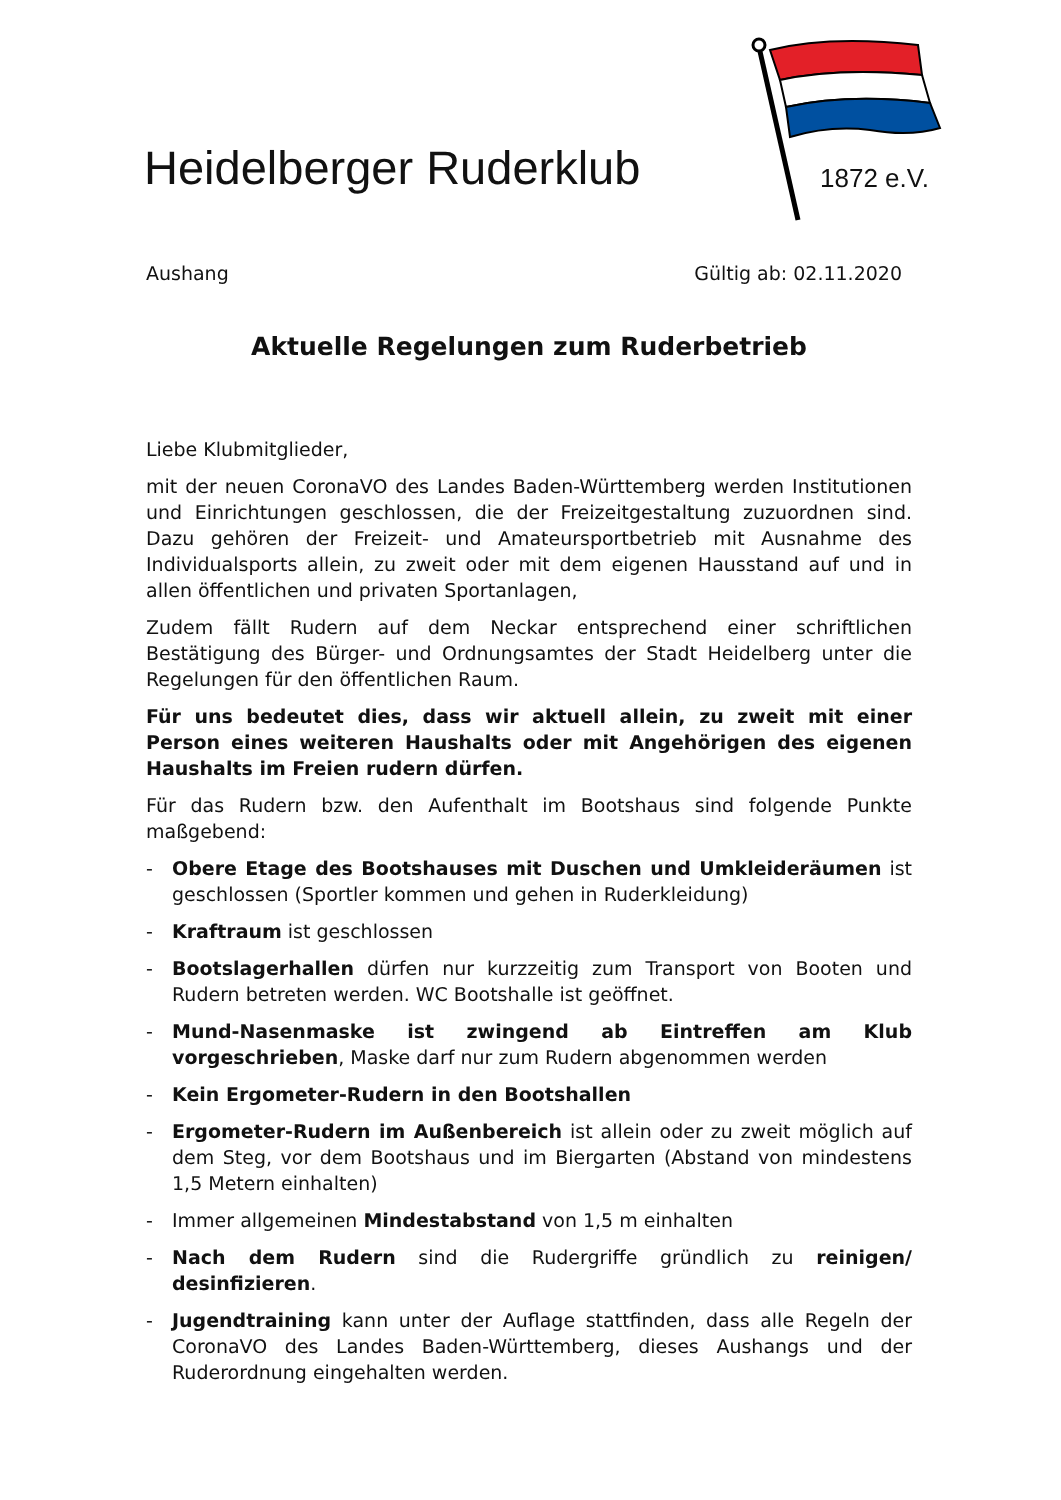Heidelberger Ruderklub 1872 e.V.
Aushang Gültig ab: 02.11.2020
Aktuelle Regelungen zum Ruderbetrieb
Liebe Klubmitglieder,
mit der neuen CoronaVO des Landes Baden-Württemberg werden Institutionen und Einrichtungen geschlossen, die der Freizeitgestaltung zuzuordnen sind. Dazu gehören der Freizeit- und Amateursportbetrieb mit Ausnahme des Individualsports allein, zu zweit oder mit dem eigenen Hausstand auf und in allen öffentlichen und privaten Sportanlagen,
Zudem fällt Rudern auf dem Neckar entsprechend einer schriftlichen Bestätigung des Bürger- und Ordnungsamtes der Stadt Heidelberg unter die Regelungen für den öffentlichen Raum.
Für uns bedeutet dies, dass wir aktuell allein, zu zweit mit einer Person eines weiteren Haushalts oder mit Angehörigen des eigenen Haushalts im Freien rudern dürfen.
Für das Rudern bzw. den Aufenthalt im Bootshaus sind folgende Punkte maßgebend:
- Obere Etage des Bootshauses mit Duschen und Umkleideräumen ist geschlossen (Sportler kommen und gehen in Ruderkleidung)
- Kraftraum ist geschlossen
- Bootslagerhallen dürfen nur kurzzeitig zum Transport von Booten und Rudern betreten werden. WC Bootshalle ist geöffnet.
- Mund-Nasenmaske ist zwingend ab Eintreffen am Klub vorgeschrieben, Maske darf nur zum Rudern abgenommen werden
- Kein Ergometer-Rudern in den Bootshallen
- Ergometer-Rudern im Außenbereich ist allein oder zu zweit möglich auf dem Steg, vor dem Bootshaus und im Biergarten (Abstand von mindestens 1,5 Metern einhalten)
- Immer allgemeinen Mindestabstand von 1,5 m einhalten
- Nach dem Rudern sind die Rudergriffe gründlich zu reinigen/ desinfizieren.
- Jugendtraining kann unter der Auflage stattfinden, dass alle Regeln der CoronaVO des Landes Baden-Württemberg, dieses Aushangs und der Ruderordnung eingehalten werden.